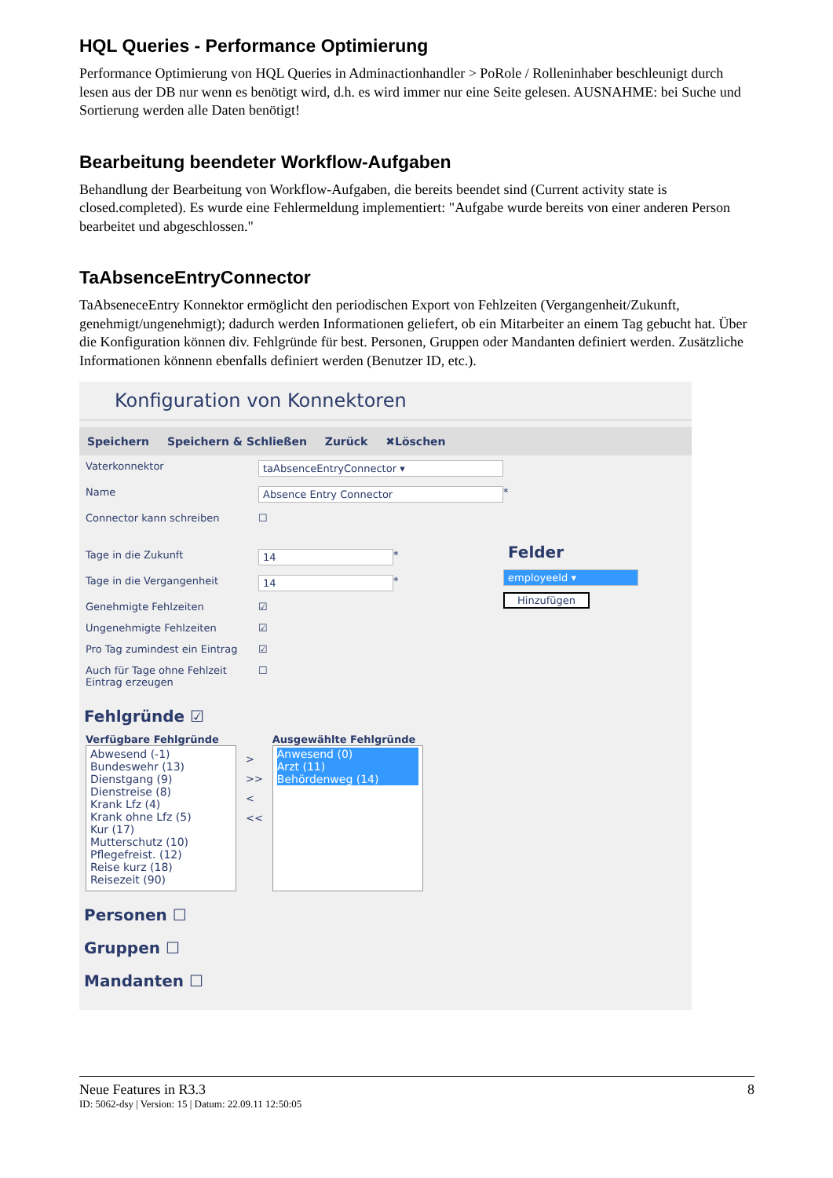HQL Queries - Performance Optimierung
Performance Optimierung von HQL Queries in Adminactionhandler > PoRole / Rolleninhaber beschleunigt durch lesen aus der DB nur wenn es benötigt wird, d.h. es wird immer nur eine Seite gelesen. AUSNAHME: bei Suche und Sortierung werden alle Daten benötigt!
Bearbeitung beendeter Workflow-Aufgaben
Behandlung der Bearbeitung von Workflow-Aufgaben, die bereits beendet sind (Current activity state is closed.completed). Es wurde eine Fehlermeldung implementiert: "Aufgabe wurde bereits von einer anderen Person bearbeitet und abgeschlossen."
TaAbsenceEntryConnector
TaAbseneceEntry Konnektor ermöglicht den periodischen Export von Fehlzeiten (Vergangenheit/Zukunft, genehmigt/ungenehmigt); dadurch werden Informationen geliefert, ob ein Mitarbeiter an einem Tag gebucht hat. Über die Konfiguration können div. Fehlgründe für best. Personen, Gruppen oder Mandanten definiert werden. Zusätzliche Informationen könnenn ebenfalls definiert werden (Benutzer ID, etc.).
Konfiguration von Konnektoren
Speichern Speichern & Schließen Zurück ✖Löschen
Vaterkonnektor taAbsenceEntryConnector ▾
Name Absence Entry Connector
*
Connector kann schreiben
☐
Tage in die Zukunft 14
*
Tage in die Vergangenheit 14
*
Genehmigte Fehlzeiten
☑
Ungenehmigte Fehlzeiten
☑
Pro Tag zumindest ein Eintrag
☑
Auch für Tage ohne Fehlzeit Eintrag erzeugen
☐
Felder
employeeId ▾
Hinzufügen
Fehlgründe ☑
Verfügbare Fehlgründe
Abwesend (-1)
Bundeswehr (13)
Dienstgang (9)
Dienstreise (8)
Krank Lfz (4)
Krank ohne Lfz (5)
Kur (17)
Mutterschutz (10)
Pflegefreist. (12)
Reise kurz (18)
Reisezeit (90)
>
>>
<
<<
Ausgewählte Fehlgründe
Anwesend (0)
Arzt (11)
Behördenweg (14)
Personen ☐
Gruppen ☐
Mandanten ☐
Neue Features in R3.3 8
ID: 5062-dsy | Version: 15 | Datum: 22.09.11 12:50:05